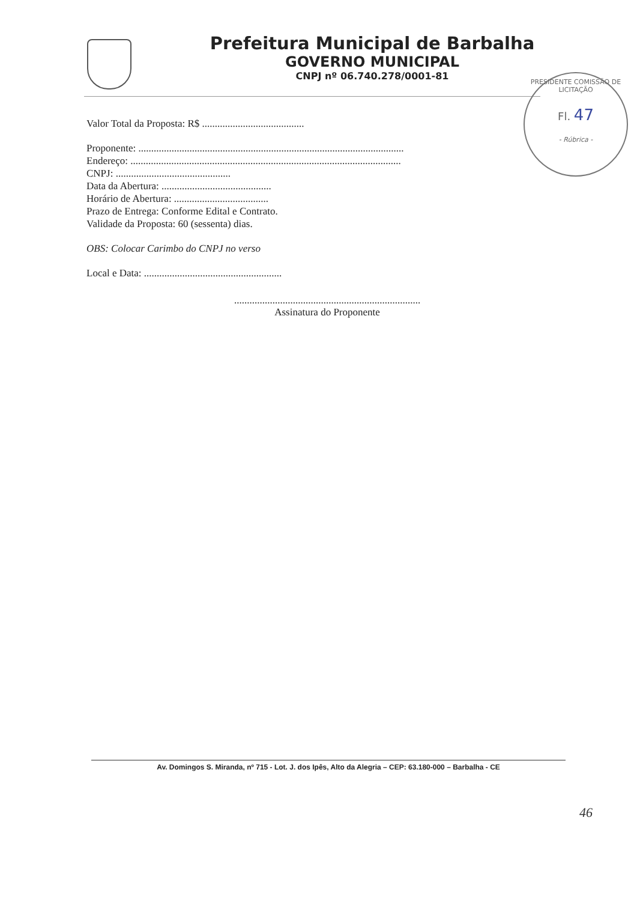Prefeitura Municipal de Barbalha
GOVERNO MUNICIPAL
CNPJ nº 06.740.278/0001-81
PRESIDENTE COMISSÃO DE LICITAÇÃO
Fl. 47
- Rúbrica -
Valor Total da Proposta: R$ ........................................
Proponente: ........................................................................................................
Endereço: ..........................................................................................................
CNPJ: .............................................
Data da Abertura: ...........................................
Horário de Abertura: .....................................
Prazo de Entrega: Conforme Edital e Contrato.
Validade da Proposta: 60 (sessenta) dias.
OBS: Colocar Carimbo do CNPJ no verso
Local e Data: ......................................................
.........................................................................
Assinatura do Proponente
Av. Domingos S. Miranda, nº 715 - Lot. J. dos Ipês, Alto da Alegria – CEP: 63.180-000 – Barbalha - CE
46